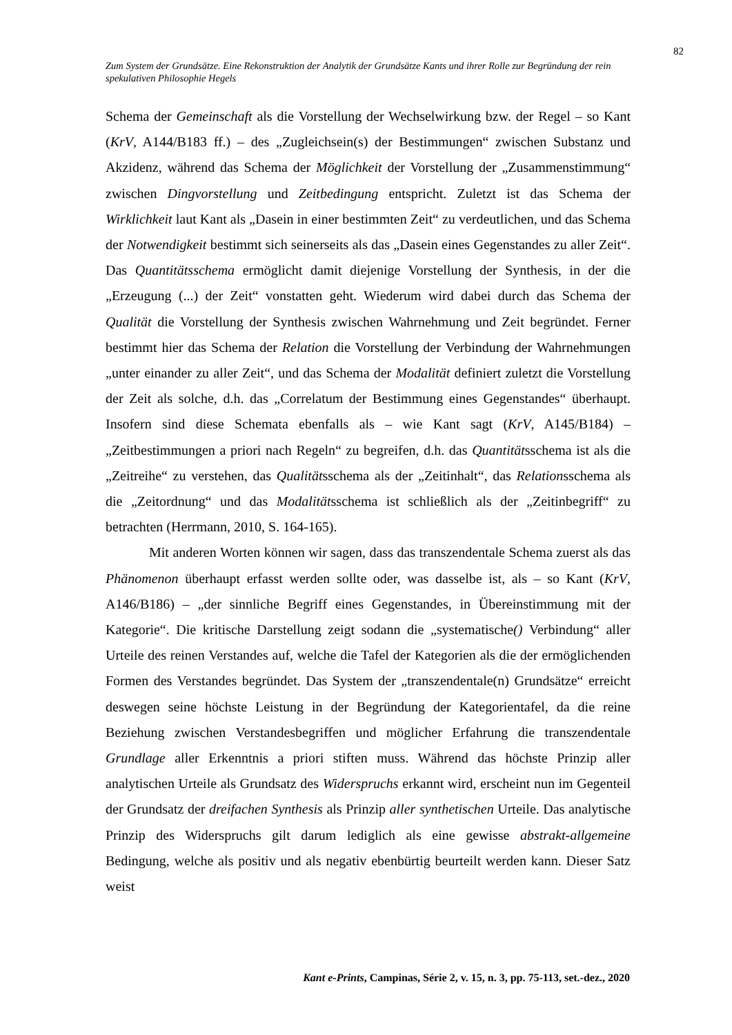82
Zum System der Grundsätze. Eine Rekonstruktion der Analytik der Grundsätze Kants und ihrer Rolle zur Begründung der rein spekulativen Philosophie Hegels
Schema der Gemeinschaft als die Vorstellung der Wechselwirkung bzw. der Regel – so Kant (KrV, A144/B183 ff.) – des „Zugleichsein(s) der Bestimmungen“ zwischen Substanz und Akzidenz, während das Schema der Möglichkeit der Vorstellung der „Zusammenstimmung“ zwischen Dingvorstellung und Zeitbedingung entspricht. Zuletzt ist das Schema der Wirklichkeit laut Kant als „Dasein in einer bestimmten Zeit“ zu verdeutlichen, und das Schema der Notwendigkeit bestimmt sich seinerseits als das „Dasein eines Gegenstandes zu aller Zeit“. Das Quantitätsschema ermöglicht damit diejenige Vorstellung der Synthesis, in der die „Erzeugung (...) der Zeit“ vonstatten geht. Wiederum wird dabei durch das Schema der Qualität die Vorstellung der Synthesis zwischen Wahrnehmung und Zeit begründet. Ferner bestimmt hier das Schema der Relation die Vorstellung der Verbindung der Wahrnehmungen „unter einander zu aller Zeit“, und das Schema der Modalität definiert zuletzt die Vorstellung der Zeit als solche, d.h. das „Correlatum der Bestimmung eines Gegenstandes“ überhaupt. Insofern sind diese Schemata ebenfalls als – wie Kant sagt (KrV, A145/B184) – „Zeitbestimmungen a priori nach Regeln“ zu begreifen, d.h. das Quantitätsschema ist als die „Zeitreihe“ zu verstehen, das Qualitätsschema als der „Zeitinhalt“, das Relationsschema als die „Zeitordnung“ und das Modalitätsschema ist schließlich als der „Zeitinbegriff“ zu betrachten (Herrmann, 2010, S. 164-165).
Mit anderen Worten können wir sagen, dass das transzendentale Schema zuerst als das Phänomenon überhaupt erfasst werden sollte oder, was dasselbe ist, als – so Kant (KrV, A146/B186) – „der sinnliche Begriff eines Gegenstandes, in Übereinstimmung mit der Kategorie“. Die kritische Darstellung zeigt sodann die „systematische() Verbindung“ aller Urteile des reinen Verstandes auf, welche die Tafel der Kategorien als die der ermöglichenden Formen des Verstandes begründet. Das System der „transzendentale(n) Grundsätze“ erreicht deswegen seine höchste Leistung in der Begründung der Kategorientafel, da die reine Beziehung zwischen Verstandesbegriffen und möglicher Erfahrung die transzendentale Grundlage aller Erkenntnis a priori stiften muss. Während das höchste Prinzip aller analytischen Urteile als Grundsatz des Widerspruchs erkannt wird, erscheint nun im Gegenteil der Grundsatz der dreifachen Synthesis als Prinzip aller synthetischen Urteile. Das analytische Prinzip des Widerspruchs gilt darum lediglich als eine gewisse abstrakt-allgemeine Bedingung, welche als positiv und als negativ ebenbürtig beurteilt werden kann. Dieser Satz weist
Kant e-Prints, Campinas, Série 2, v. 15, n. 3, pp. 75-113, set.-dez., 2020